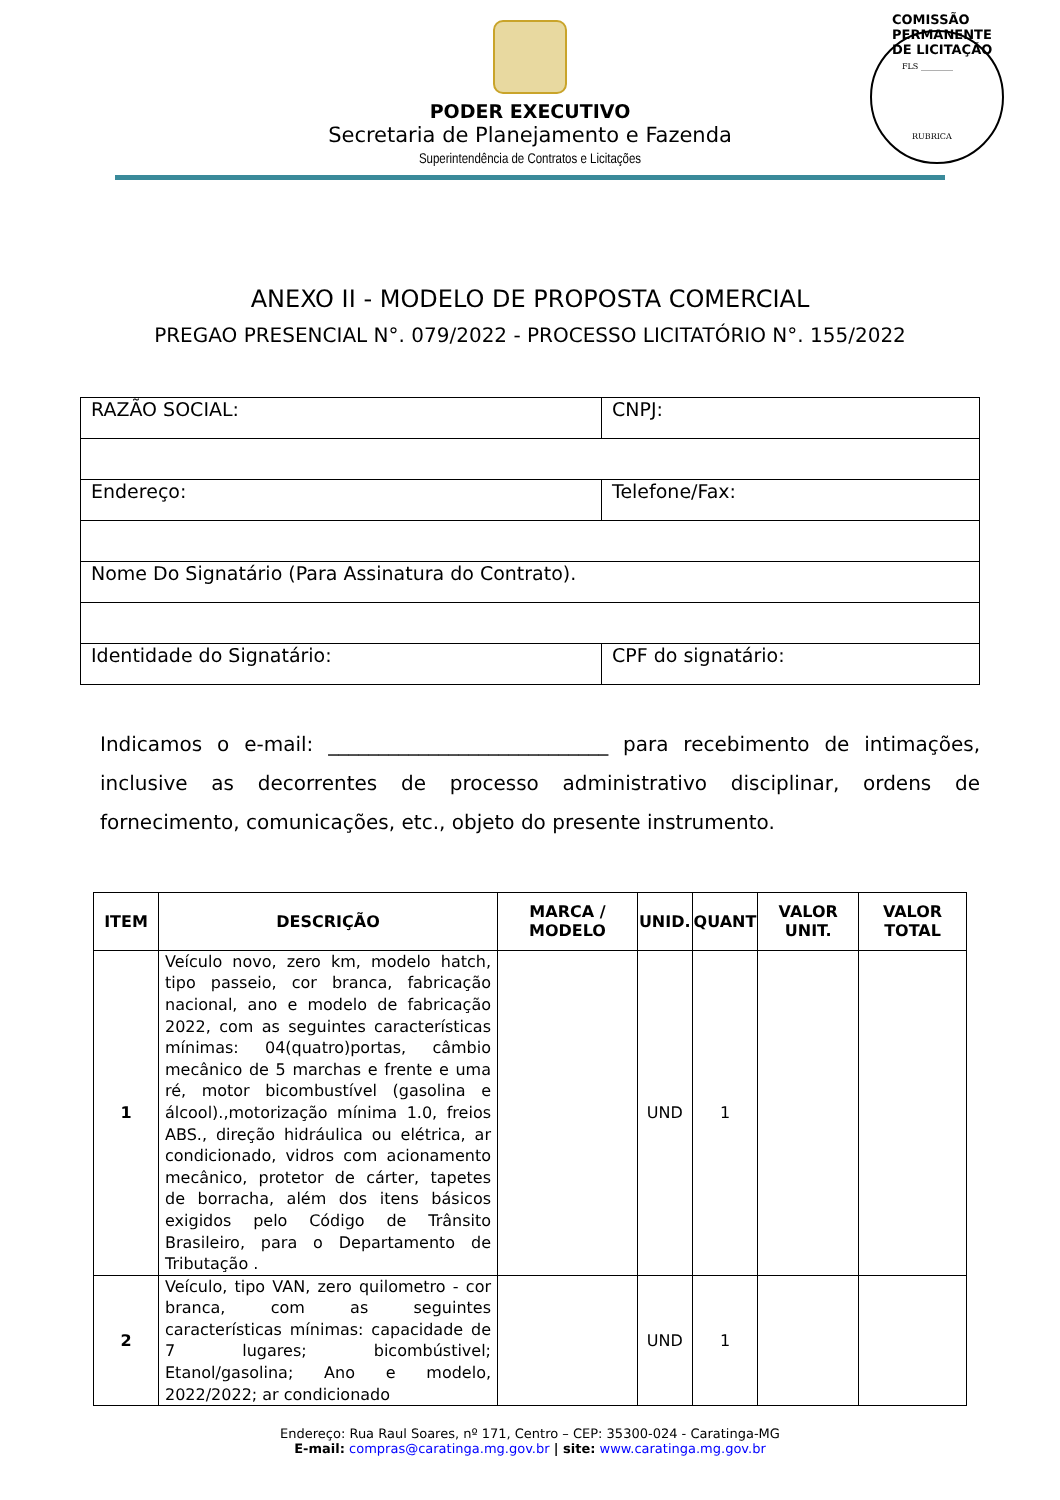COMISSÃO PERMANENTE DE LICITAÇÃO
FLS ________
RUBRICA
PODER EXECUTIVO
Secretaria de Planejamento e Fazenda
Superintendência de Contratos e Licitações
ANEXO II - MODELO DE PROPOSTA COMERCIAL
PREGAO PRESENCIAL N°. 079/2022 - PROCESSO LICITATÓRIO N°. 155/2022
| RAZÃO SOCIAL: | CNPJ: |
| Endereço: | Telefone/Fax: |
| Nome Do Signatário (Para Assinatura do Contrato). | |
| Identidade do Signatário: | CPF do signatário: |
Indicamos o e-mail: ____________________________ para recebimento de intimações, inclusive as decorrentes de processo administrativo disciplinar, ordens de fornecimento, comunicações, etc., objeto do presente instrumento.
| ITEM | DESCRIÇÃO | MARCA / MODELO | UNID. | QUANT | VALOR UNIT. | VALOR TOTAL |
| --- | --- | --- | --- | --- | --- | --- |
| 1 | Veículo novo, zero km, modelo hatch, tipo passeio, cor branca, fabricação nacional, ano e modelo de fabricação 2022, com as seguintes características mínimas: 04(quatro)portas, câmbio mecânico de 5 marchas e frente e uma ré, motor bicombustível (gasolina e álcool).,motorização mínima 1.0, freios ABS., direção hidráulica ou elétrica, ar condicionado, vidros com acionamento mecânico, protetor de cárter, tapetes de borracha, além dos itens básicos exigidos pelo Código de Trânsito Brasileiro, para o Departamento de Tributação . | | UND | 1 | | |
| 2 | Veículo, tipo VAN, zero quilometro - cor branca, com as seguintes características mínimas: capacidade de 7 lugares; bicombústivel; Etanol/gasolina; Ano e modelo, 2022/2022; ar condicionado | | UND | 1 | | |
Endereço: Rua Raul Soares, nº 171, Centro – CEP: 35300-024 - Caratinga-MG
E-mail: compras@caratinga.mg.gov.br | site: www.caratinga.mg.gov.br